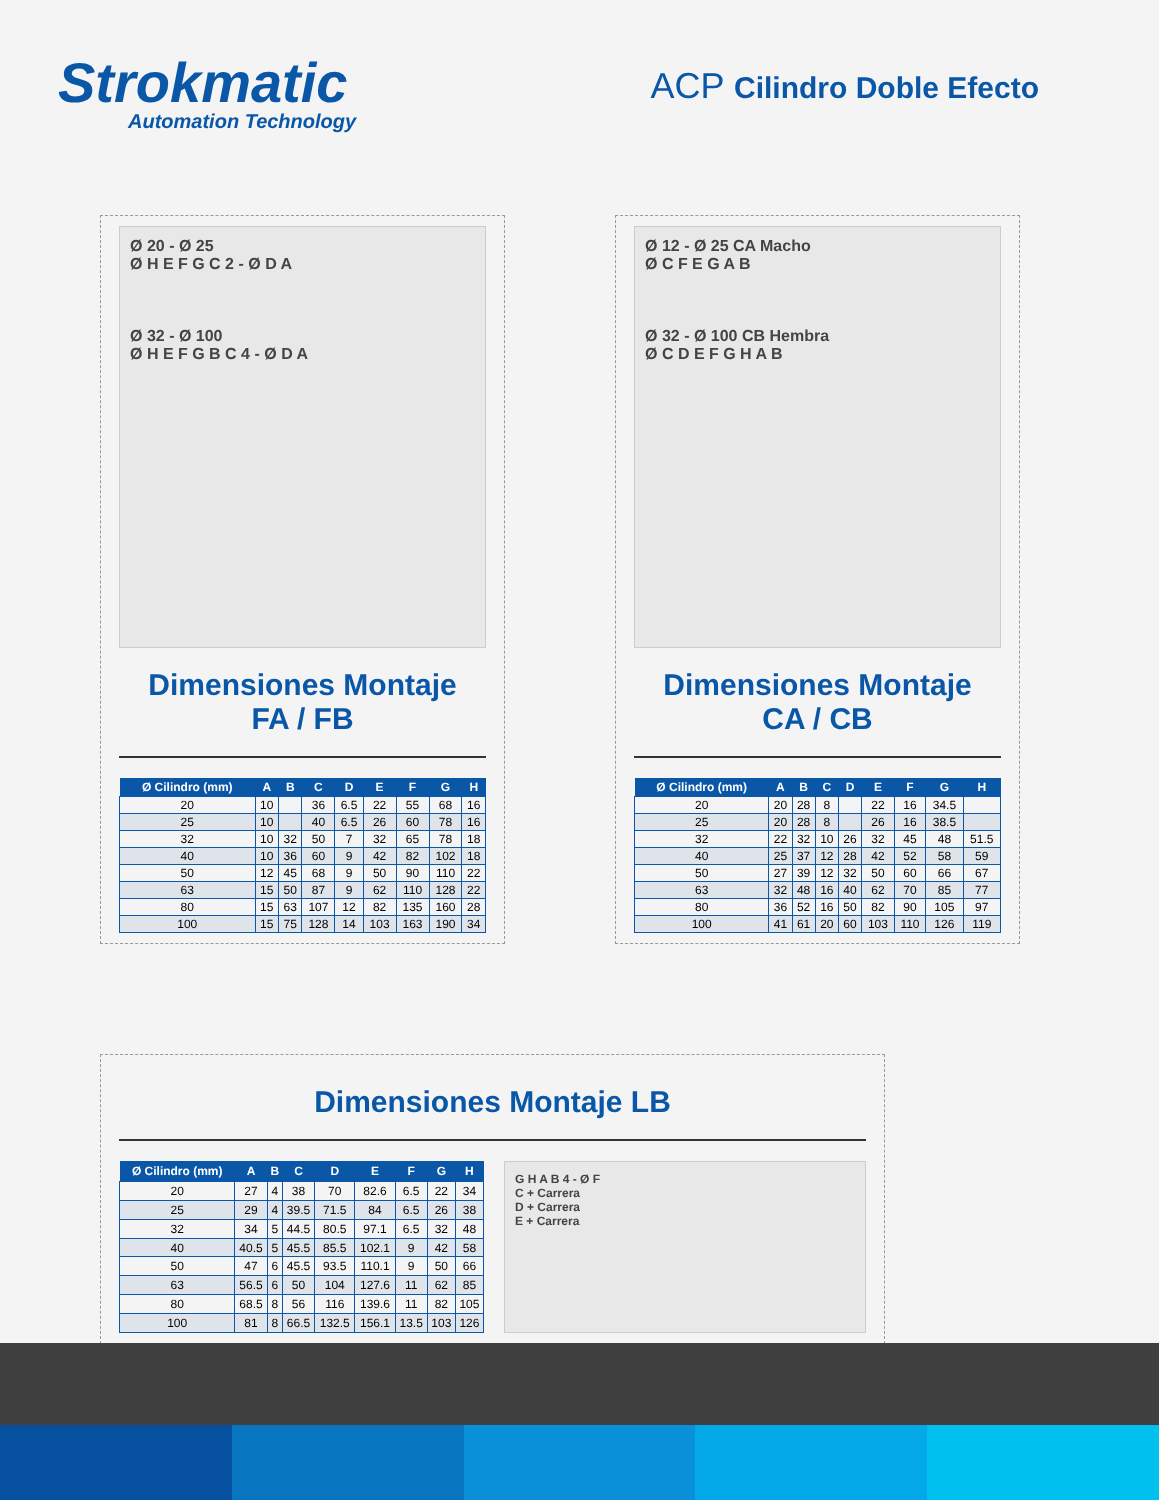Strokmatic
Automation Technology
ACP Cilindro Doble Efecto
Ø 20 - Ø 25
Ø H E F G C 2 - Ø D A
Ø 32 - Ø 100
Ø H E F G B C 4 - Ø D A
Dimensiones Montaje
FA / FB
| Ø Cilindro (mm) | A | B | C | D | E | F | G | H |
| --- | --- | --- | --- | --- | --- | --- | --- | --- |
| 20 | 10 | | 36 | 6.5 | 22 | 55 | 68 | 16 |
| 25 | 10 | | 40 | 6.5 | 26 | 60 | 78 | 16 |
| 32 | 10 | 32 | 50 | 7 | 32 | 65 | 78 | 18 |
| 40 | 10 | 36 | 60 | 9 | 42 | 82 | 102 | 18 |
| 50 | 12 | 45 | 68 | 9 | 50 | 90 | 110 | 22 |
| 63 | 15 | 50 | 87 | 9 | 62 | 110 | 128 | 22 |
| 80 | 15 | 63 | 107 | 12 | 82 | 135 | 160 | 28 |
| 100 | 15 | 75 | 128 | 14 | 103 | 163 | 190 | 34 |
Ø 12 - Ø 25 CA Macho
Ø C F E G A B
Ø 32 - Ø 100 CB Hembra
Ø C D E F G H A B
Dimensiones Montaje
CA / CB
| Ø Cilindro (mm) | A | B | C | D | E | F | G | H |
| --- | --- | --- | --- | --- | --- | --- | --- | --- |
| 20 | 20 | 28 | 8 | | 22 | 16 | 34.5 | |
| 25 | 20 | 28 | 8 | | 26 | 16 | 38.5 | |
| 32 | 22 | 32 | 10 | 26 | 32 | 45 | 48 | 51.5 |
| 40 | 25 | 37 | 12 | 28 | 42 | 52 | 58 | 59 |
| 50 | 27 | 39 | 12 | 32 | 50 | 60 | 66 | 67 |
| 63 | 32 | 48 | 16 | 40 | 62 | 70 | 85 | 77 |
| 80 | 36 | 52 | 16 | 50 | 82 | 90 | 105 | 97 |
| 100 | 41 | 61 | 20 | 60 | 103 | 110 | 126 | 119 |
Dimensiones Montaje LB
| Ø Cilindro (mm) | A | B | C | D | E | F | G | H |
| --- | --- | --- | --- | --- | --- | --- | --- | --- |
| 20 | 27 | 4 | 38 | 70 | 82.6 | 6.5 | 22 | 34 |
| 25 | 29 | 4 | 39.5 | 71.5 | 84 | 6.5 | 26 | 38 |
| 32 | 34 | 5 | 44.5 | 80.5 | 97.1 | 6.5 | 32 | 48 |
| 40 | 40.5 | 5 | 45.5 | 85.5 | 102.1 | 9 | 42 | 58 |
| 50 | 47 | 6 | 45.5 | 93.5 | 110.1 | 9 | 50 | 66 |
| 63 | 56.5 | 6 | 50 | 104 | 127.6 | 11 | 62 | 85 |
| 80 | 68.5 | 8 | 56 | 116 | 139.6 | 11 | 82 | 105 |
| 100 | 81 | 8 | 66.5 | 132.5 | 156.1 | 13.5 | 103 | 126 |
G H A B 4 - Ø F
C + Carrera
D + Carrera
E + Carrera